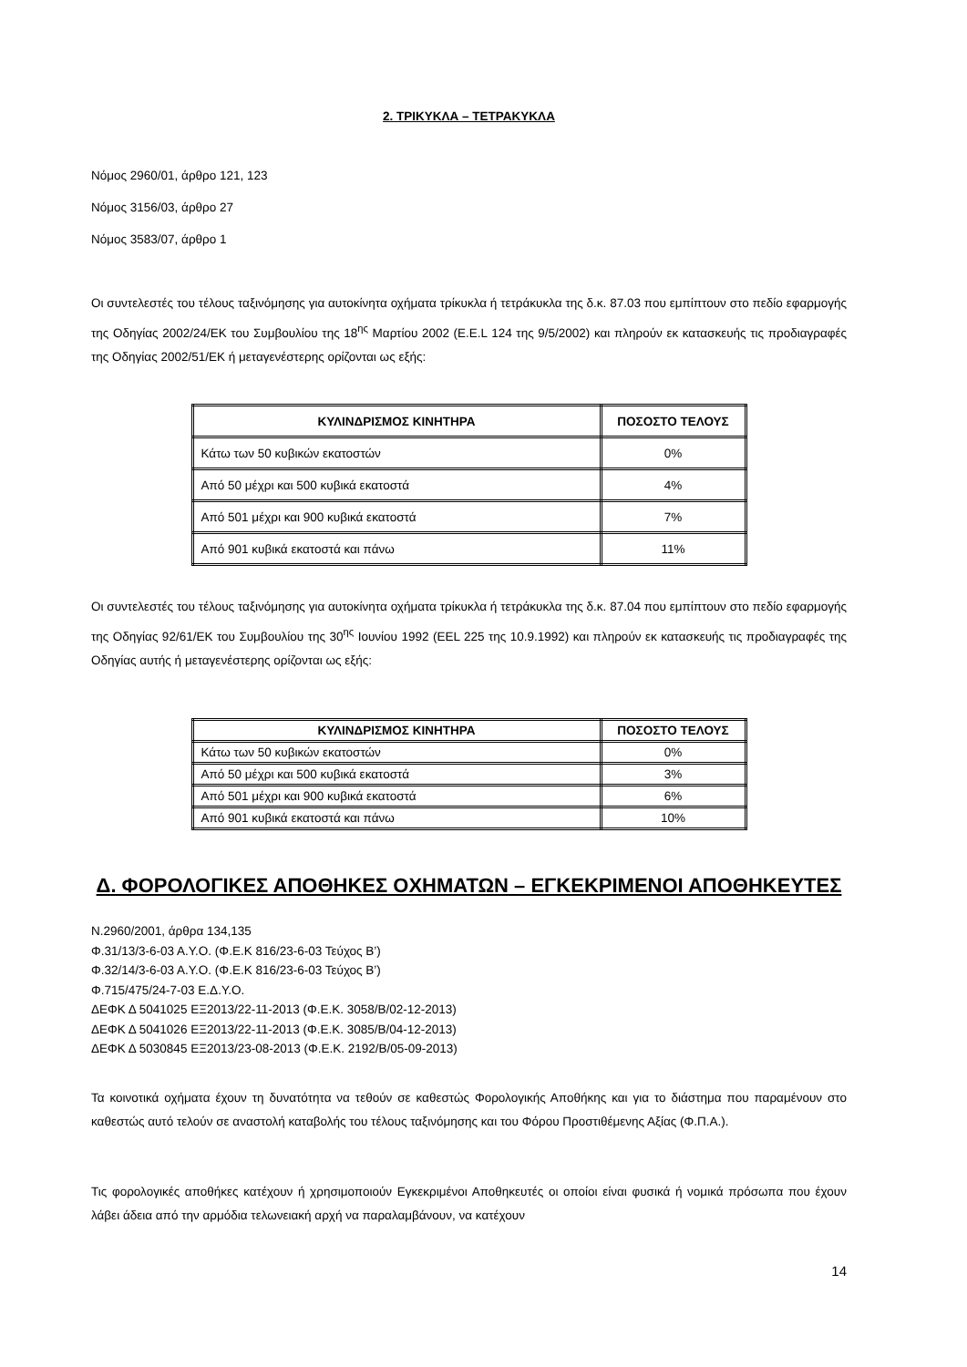2. ΤΡΙΚΥΚΛΑ – ΤΕΤΡΑΚΥΚΛΑ
Νόμος 2960/01, άρθρο 121, 123
Νόμος 3156/03, άρθρο 27
Νόμος 3583/07, άρθρο 1
Οι συντελεστές του τέλους ταξινόμησης για αυτοκίνητα οχήματα τρίκυκλα ή τετράκυκλα της δ.κ. 87.03 που εμπίπτουν στο πεδίο εφαρμογής της Οδηγίας 2002/24/ΕΚ του Συμβουλίου της 18<sup>ης</sup> Μαρτίου 2002 (Ε.Ε.L 124 της 9/5/2002) και πληρούν εκ κατασκευής τις προδιαγραφές της Οδηγίας 2002/51/ΕΚ ή μεταγενέστερης ορίζονται ως εξής:
| ΚΥΛΙΝΔΡΙΣΜΟΣ ΚΙΝΗΤΗΡΑ | ΠΟΣΟΣΤΟ ΤΕΛΟΥΣ |
| --- | --- |
| Κάτω των 50 κυβικών εκατοστών | 0% |
| Από 50 μέχρι και 500 κυβικά εκατοστά | 4% |
| Από 501 μέχρι και 900 κυβικά εκατοστά | 7% |
| Από 901 κυβικά εκατοστά και πάνω | 11% |
Οι συντελεστές του τέλους ταξινόμησης για αυτοκίνητα οχήματα τρίκυκλα ή τετράκυκλα της δ.κ. 87.04 που εμπίπτουν στο πεδίο εφαρμογής της Οδηγίας 92/61/ΕΚ του Συμβουλίου της 30<sup>ης</sup> Ιουνίου 1992 (EEL 225 της 10.9.1992) και πληρούν εκ κατασκευής τις προδιαγραφές της Οδηγίας αυτής ή μεταγενέστερης ορίζονται ως εξής:
| ΚΥΛΙΝΔΡΙΣΜΟΣ ΚΙΝΗΤΗΡΑ | ΠΟΣΟΣΤΟ ΤΕΛΟΥΣ |
| --- | --- |
| Κάτω των 50 κυβικών εκατοστών | 0% |
| Από 50 μέχρι και 500 κυβικά εκατοστά | 3% |
| Από 501 μέχρι και 900 κυβικά εκατοστά | 6% |
| Από 901 κυβικά εκατοστά και πάνω | 10% |
Δ. ΦΟΡΟΛΟΓΙΚΕΣ ΑΠΟΘΗΚΕΣ ΟΧΗΜΑΤΩΝ – ΕΓΚΕΚΡΙΜΕΝΟΙ ΑΠΟΘΗΚΕΥΤΕΣ
Ν.2960/2001, άρθρα 134,135
Φ.31/13/3-6-03 Α.Υ.Ο. (Φ.Ε.Κ 816/23-6-03 Τεύχος Β’)
Φ.32/14/3-6-03 Α.Υ.Ο. (Φ.Ε.Κ 816/23-6-03 Τεύχος Β’)
Φ.715/475/24-7-03 Ε.Δ.Υ.Ο.
ΔΕΦΚ Δ 5041025 ΕΞ2013/22-11-2013 (Φ.Ε.Κ. 3058/Β/02-12-2013)
ΔΕΦΚ Δ 5041026 ΕΞ2013/22-11-2013 (Φ.Ε.Κ. 3085/Β/04-12-2013)
ΔΕΦΚ Δ 5030845 ΕΞ2013/23-08-2013 (Φ.Ε.Κ. 2192/Β/05-09-2013)
Τα κοινοτικά οχήματα έχουν τη δυνατότητα να τεθούν σε καθεστώς Φορολογικής Αποθήκης και για το διάστημα που παραμένουν στο καθεστώς αυτό τελούν σε αναστολή καταβολής του τέλους ταξινόμησης και του Φόρου Προστιθέμενης Αξίας (Φ.Π.Α.).
Τις φορολογικές αποθήκες κατέχουν ή χρησιμοποιούν Εγκεκριμένοι Αποθηκευτές οι οποίοι είναι φυσικά ή νομικά πρόσωπα που έχουν λάβει άδεια από την αρμόδια τελωνειακή αρχή να παραλαμβάνουν, να κατέχουν
14